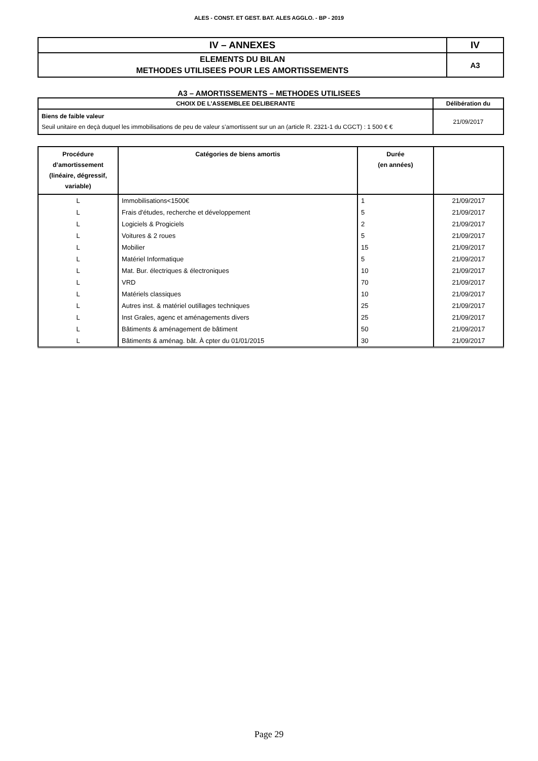ALES - CONST. ET GEST. BAT. ALES AGGLO. - BP - 2019
| IV – ANNEXES | IV |
| ELEMENTS DU BILAN METHODES UTILISEES POUR LES AMORTISSEMENTS | A3 |
A3 – AMORTISSEMENTS – METHODES UTILISEES
| CHOIX DE L’ASSEMBLEE DELIBERANTE | Délibération du |
| --- | --- |
| Biens de faible valeur Seuil unitaire en deçà duquel les immobilisations de peu de valeur s’amortissent sur un an (article R. 2321-1 du CGCT) : 1 500 € € | 21/09/2017 |
| Procédure d’amortissement (linéaire, dégressif, variable) | Catégories de biens amortis | Durée (en années) | |
| --- | --- | --- | --- |
| L | Immobilisations<1500€ | 1 | 21/09/2017 |
| L | Frais d'études, recherche et développement | 5 | 21/09/2017 |
| L | Logiciels & Progiciels | 2 | 21/09/2017 |
| L | Voitures & 2 roues | 5 | 21/09/2017 |
| L | Mobilier | 15 | 21/09/2017 |
| L | Matériel Informatique | 5 | 21/09/2017 |
| L | Mat. Bur. électriques & électroniques | 10 | 21/09/2017 |
| L | VRD | 70 | 21/09/2017 |
| L | Matériels classiques | 10 | 21/09/2017 |
| L | Autres inst. & matériel outillages techniques | 25 | 21/09/2017 |
| L | Inst Grales, agenc et aménagements divers | 25 | 21/09/2017 |
| L | Bâtiments & aménagement de bâtiment | 50 | 21/09/2017 |
| L | Bâtiments & aménag. bât. À cpter du 01/01/2015 | 30 | 21/09/2017 |
Page 29